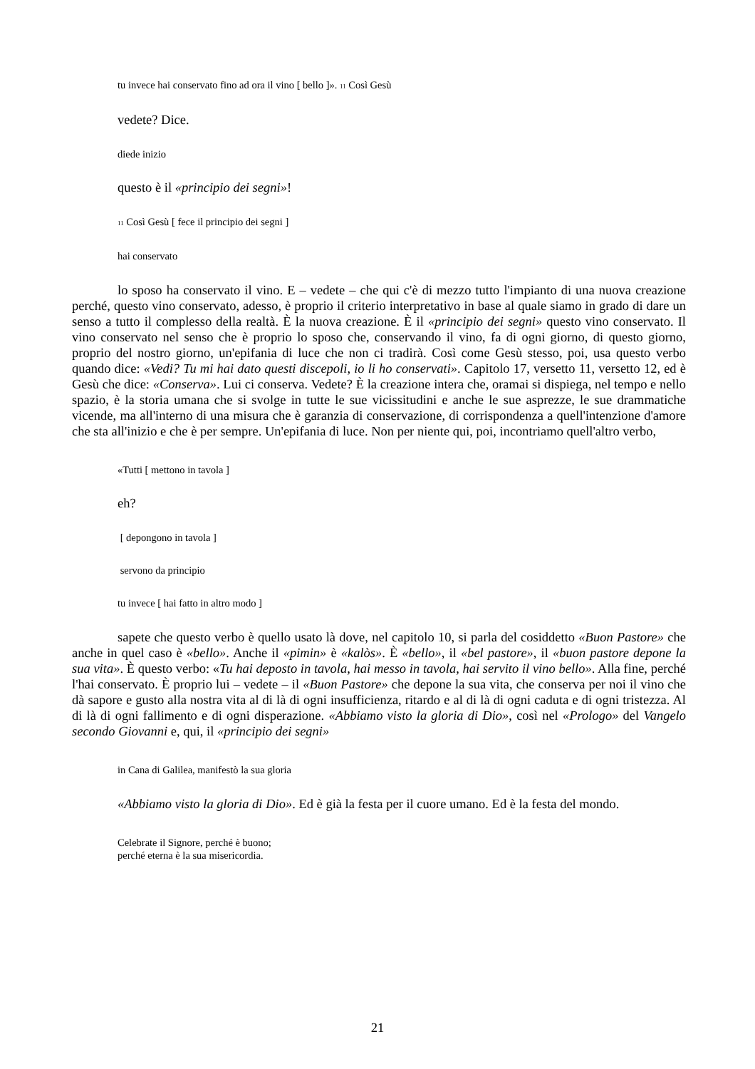tu invece hai conservato fino ad ora il vino [ bello ]». <sub>11</sub> Così Gesù
vedete? Dice.
diede inizio
questo è il «principio dei segni»!
<sub>11</sub> Così Gesù [ fece il principio dei segni ]
hai conservato
lo sposo ha conservato il vino. E – vedete – che qui c'è di mezzo tutto l'impianto di una nuova creazione perché, questo vino conservato, adesso, è proprio il criterio interpretativo in base al quale siamo in grado di dare un senso a tutto il complesso della realtà. È la nuova creazione. È il «principio dei segni» questo vino conservato. Il vino conservato nel senso che è proprio lo sposo che, conservando il vino, fa di ogni giorno, di questo giorno, proprio del nostro giorno, un'epifania di luce che non ci tradirà. Così come Gesù stesso, poi, usa questo verbo quando dice: «Vedi? Tu mi hai dato questi discepoli, io li ho conservati». Capitolo 17, versetto 11, versetto 12, ed è Gesù che dice: «Conserva». Lui ci conserva. Vedete? È la creazione intera che, oramai si dispiega, nel tempo e nello spazio, è la storia umana che si svolge in tutte le sue vicissitudini e anche le sue asprezze, le sue drammatiche vicende, ma all'interno di una misura che è garanzia di conservazione, di corrispondenza a quell'intenzione d'amore che sta all'inizio e che è per sempre. Un'epifania di luce. Non per niente qui, poi, incontriamo quell'altro verbo,
«Tutti [ mettono in tavola ]
eh?
[ depongono in tavola ]
servono da principio
tu invece [ hai fatto in altro modo ]
sapete che questo verbo è quello usato là dove, nel capitolo 10, si parla del cosiddetto «Buon Pastore» che anche in quel caso è «bello». Anche il «pimin» è «kalòs». È «bello», il «bel pastore», il «buon pastore depone la sua vita». È questo verbo: «Tu hai deposto in tavola, hai messo in tavola, hai servito il vino bello». Alla fine, perché l'hai conservato. È proprio lui – vedete – il «Buon Pastore» che depone la sua vita, che conserva per noi il vino che dà sapore e gusto alla nostra vita al di là di ogni insufficienza, ritardo e al di là di ogni caduta e di ogni tristezza. Al di là di ogni fallimento e di ogni disperazione. «Abbiamo visto la gloria di Dio», così nel «Prologo» del Vangelo secondo Giovanni e, qui, il «principio dei segni»
in Cana di Galilea, manifestò la sua gloria
«Abbiamo visto la gloria di Dio». Ed è già la festa per il cuore umano. Ed è la festa del mondo.
Celebrate il Signore, perché è buono;
perché eterna è la sua misericordia.
21